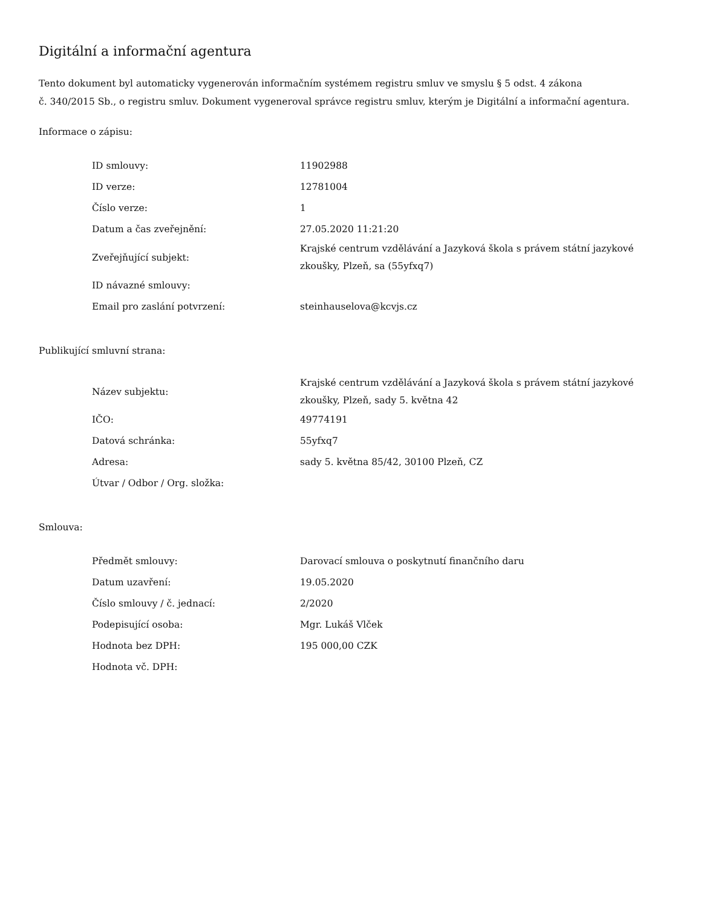Digitální a informační agentura
Tento dokument byl automaticky vygenerován informačním systémem registru smluv ve smyslu § 5 odst. 4 zákona
č. 340/2015 Sb., o registru smluv. Dokument vygeneroval správce registru smluv, kterým je Digitální a informační agentura.
Informace o zápisu:
| ID smlouvy: | 11902988 |
| ID verze: | 12781004 |
| Číslo verze: | 1 |
| Datum a čas zveřejnění: | 27.05.2020 11:21:20 |
| Zveřejňující subjekt: | Krajské centrum vzdělávání a Jazyková škola s právem státní jazykové zkoušky, Plzeň, sa (55yfxq7) |
| ID návazné smlouvy: | |
| Email pro zaslání potvrzení: | steinhauselova@kcvjs.cz |
Publikující smluvní strana:
| Název subjektu: | Krajské centrum vzdělávání a Jazyková škola s právem státní jazykové zkoušky, Plzeň, sady 5. května 42 |
| IČO: | 49774191 |
| Datová schránka: | 55yfxq7 |
| Adresa: | sady 5. května 85/42, 30100 Plzeň, CZ |
| Útvar / Odbor / Org. složka: | |
Smlouva:
| Předmět smlouvy: | Darovací smlouva o poskytnutí finančního daru |
| Datum uzavření: | 19.05.2020 |
| Číslo smlouvy / č. jednací: | 2/2020 |
| Podepisující osoba: | Mgr. Lukáš Vlček |
| Hodnota bez DPH: | 195 000,00 CZK |
| Hodnota vč. DPH: | |